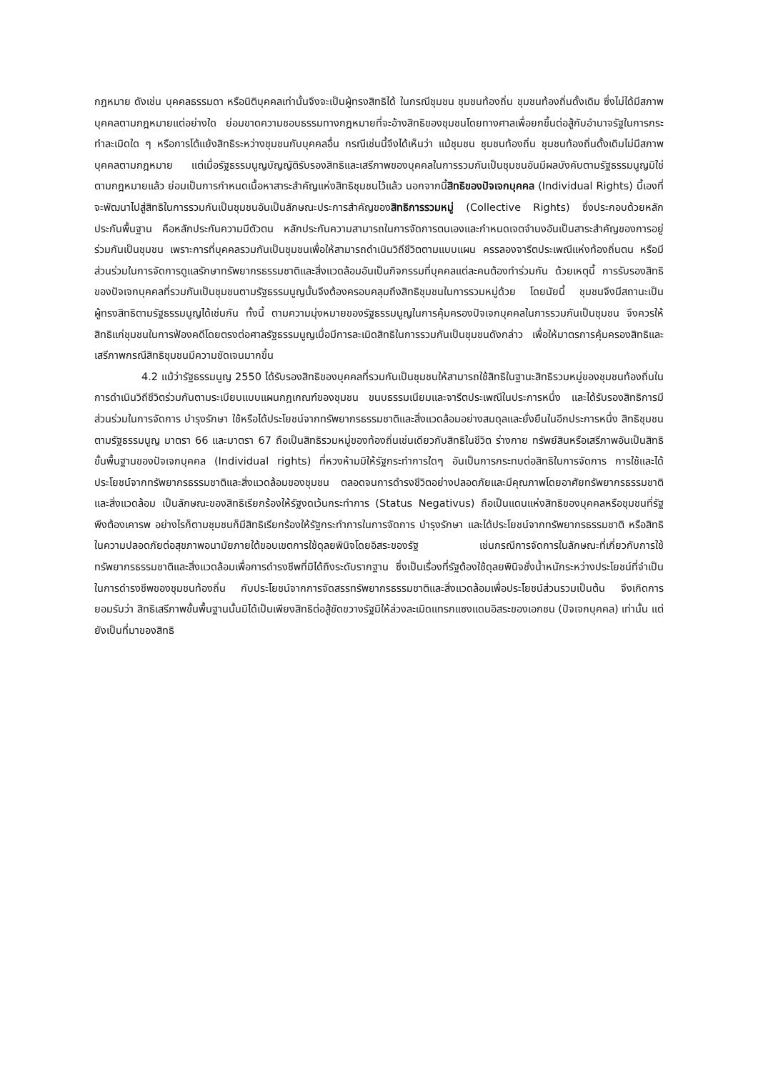กฎหมาย ดังเช่น บุคคลธรรมดา หรือนิติบุคคลเท่านั้นจึงจะเป็นผู้ทรงสิทธิได้ ในกรณีชุมชน ชุมชนท้องถิ่น ชุมชนท้องถิ่นดั้งเดิม ซึ่งไม่ได้มีสภาพบุคคลตามกฎหมายแต่อย่างใด ย่อมขาดความชอบธรรมทางกฎหมายที่จะอ้างสิทธิของชุมชนโดยทางศาลเพื่อยกขึ้นต่อสู้กับอำนาจรัฐในการกระทำละเมิดใด ๆ หรือการโต้แย้งสิทธิระหว่างชุมชนกับบุคคลอื่น กรณีเช่นนี้จึงได้เห็นว่า แม้ชุมชน ชุมชนท้องถิ่น ชุมชนท้องถิ่นดั้งเดิมไม่มีสภาพบุคคลตามกฎหมาย แต่เมื่อรัฐธรรมนูญบัญญัติรับรองสิทธิและเสรีภาพของบุคคลในการรวมกันเป็นชุมชนอันมีผลบังคับตามรัฐธรรมนูญมิใช่ตามกฎหมายแล้ว ย่อมเป็นการกำหนดเนื้อหาสาระสำคัญแห่งสิทธิชุมชนไว้แล้ว นอกจากนี้สิทธิของปัจเจกบุคคล (Individual Rights) นี้เองที่จะพัฒนาไปสู่สิทธิในการรวมกันเป็นชุมชนอันเป็นลักษณะประการสำคัญของสิทธิการรวมหมู่ (Collective Rights) ซึ่งประกอบด้วยหลักประกันพื้นฐาน คือหลักประกันความมีตัวตน หลักประกันความสามารถในการจัดการตนเองและกำหนดเจตจำนงอันเป็นสาระสำคัญของการอยู่ร่วมกันเป็นชุมชน เพราะการที่บุคคลรวมกันเป็นชุมชนเพื่อให้สามารถดำเนินวิถีชีวิตตามแบบแผน ครรลองจารีตประเพณีแห่งท้องถิ่นตน หรือมีส่วนร่วมในการจัดการดูแลรักษาทรัพยากรธรรมชาติและสิ่งแวดล้อมอันเป็นกิจกรรมที่บุคคลแต่ละคนต้องทำร่วมกัน ด้วยเหตุนี้ การรับรองสิทธิของปัจเจกบุคคลที่รวมกันเป็นชุมชนตามรัฐธรรมนูญนั้นจึงต้องครอบคลุมถึงสิทธิชุมชนในการรวมหมู่ด้วย โดยนัยนี้ ชุมชนจึงมีสถานะเป็นผู้ทรงสิทธิตามรัฐธรรมนูญได้เช่นกัน ทั้งนี้ ตามความมุ่งหมายของรัฐธรรมนูญในการคุ้มครองปัจเจกบุคคลในการรวมกันเป็นชุมชน จึงควรให้สิทธิแก่ชุมชนในการฟ้องคดีโดยตรงต่อศาลรัฐธรรมนูญเมื่อมีการละเมิดสิทธิในการรวมกันเป็นชุมชนดังกล่าว เพื่อให้มาตรการคุ้มครองสิทธิและเสรีภาพกรณีสิทธิชุมชนมีความชัดเจนมากขึ้น
4.2 แม้ว่ารัฐธรรมนูญ 2550 ได้รับรองสิทธิของบุคคลที่รวมกันเป็นชุมชนให้สามารถใช้สิทธิในฐานะสิทธิรวมหมู่ของชุมชนท้องถิ่นในการดำเนินวิถีชีวิตร่วมกันตามระเบียบแบบแผนกฎเกณฑ์ของชุมชน ขนบธรรมเนียมและจารีตประเพณีในประการหนึ่ง และได้รับรองสิทธิการมีส่วนร่วมในการจัดการ บำรุงรักษา ใช้หรือได้ประโยชน์จากทรัพยากรธรรมชาติและสิ่งแวดล้อมอย่างสมดุลและยั่งยืนในอีกประการหนึ่ง สิทธิชุมชนตามรัฐธรรมนูญ มาตรา 66 และมาตรา 67 ถือเป็นสิทธิรวมหมู่ของท้องถิ่นเช่นเดียวกับสิทธิในชีวิต ร่างกาย ทรัพย์สินหรือเสรีภาพอันเป็นสิทธิขั้นพื้นฐานของปัจเจกบุคคล (Individual rights) ที่หวงห้ามมิให้รัฐกระทำการใดๆ อันเป็นการกระทบต่อสิทธิในการจัดการ การใช้และได้ประโยชน์จากทรัพยากรธรรมชาติและสิ่งแวดล้อมของชุมชน ตลอดจนการดำรงชีวิตอย่างปลอดภัยและมีคุณภาพโดยอาศัยทรัพยากรธรรมชาติและสิ่งแวดล้อม เป็นลักษณะของสิทธิเรียกร้องให้รัฐงดเว้นกระทำการ (Status Negativus) ถือเป็นแดนแห่งสิทธิของบุคคลหรือชุมชนที่รัฐพึงต้องเคารพ อย่างไรก็ตามชุมชนก็มีสิทธิเรียกร้องให้รัฐกระทำการในการจัดการ บำรุงรักษา และได้ประโยชน์จากทรัพยากรธรรมชาติ หรือสิทธิในความปลอดภัยต่อสุขภาพอนามัยภายใต้ขอบเขตการใช้ดุลยพินิจโดยอิสระของรัฐ เช่นกรณีการจัดการในลักษณะที่เกี่ยวกับการใช้ทรัพยากรธรรมชาติและสิ่งแวดล้อมเพื่อการดำรงชีพที่มิได้ถึงระดับรากฐาน ซึ่งเป็นเรื่องที่รัฐต้องใช้ดุลยพินิจชั่งน้ำหนักระหว่างประโยชน์ที่จำเป็นในการดำรงชีพของชุมชนท้องถิ่น กับประโยชน์จากการจัดสรรทรัพยากรธรรมชาติและสิ่งแวดล้อมเพื่อประโยชน์ส่วนรวมเป็นต้น จึงเกิดการยอมรับว่า สิทธิเสรีภาพขั้นพื้นฐานนั้นมิได้เป็นเพียงสิทธิต่อสู้ขัดขวางรัฐมิให้ล่วงละเมิดแทรกแซงแดนอิสระของเอกชน (ปัจเจกบุคคล) เท่านั้น แต่ยังเป็นที่มาของสิทธิ